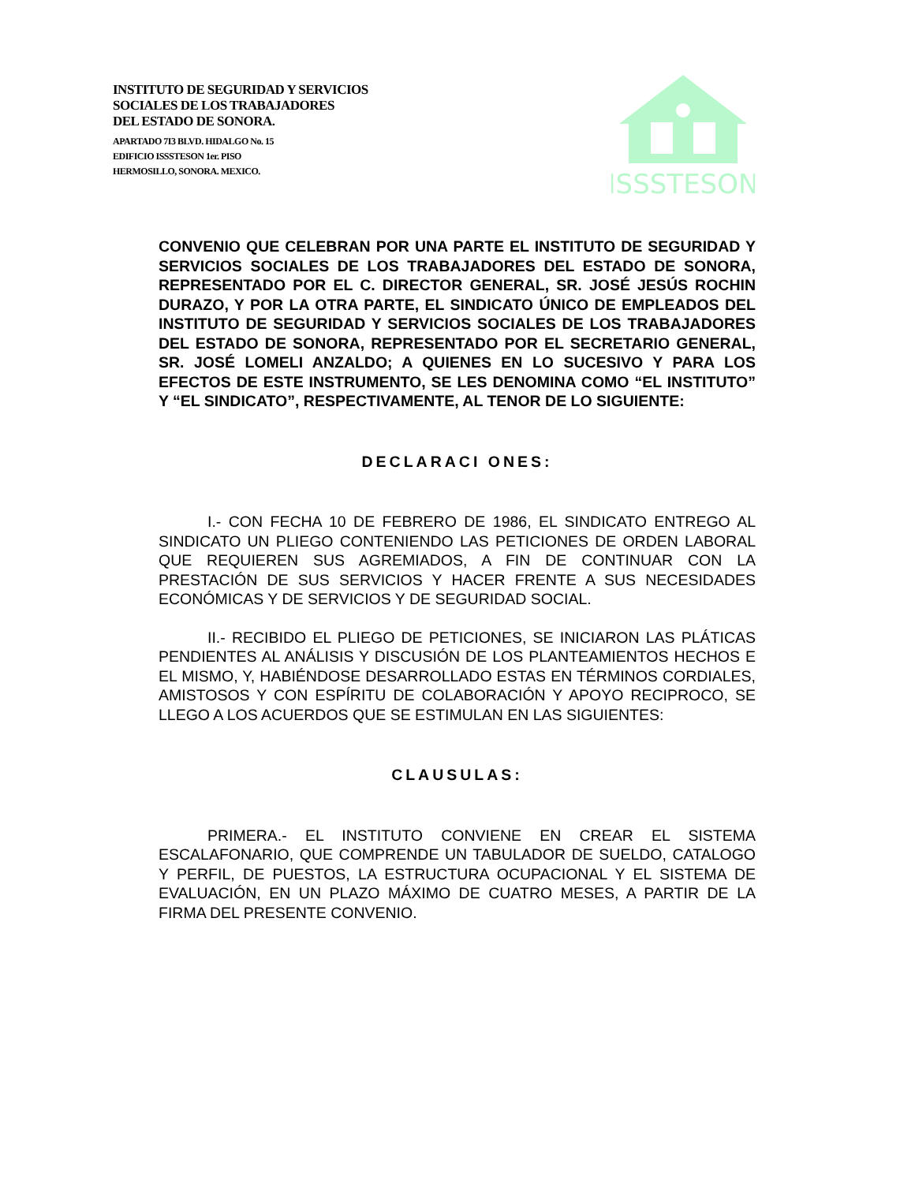INSTITUTO DE SEGURIDAD Y SERVICIOS
SOCIALES DE LOS TRABAJADORES
DEL ESTADO DE SONORA.
APARTADO 7I3 BLVD. HIDALGO No. 15
EDIFICIO ISSSTESON 1er. PISO
HERMOSILLO, SONORA. MEXICO.
ISSSTESON
CONVENIO QUE CELEBRAN POR UNA PARTE EL INSTITUTO DE SEGURIDAD Y SERVICIOS SOCIALES DE LOS TRABAJADORES DEL ESTADO DE SONORA, REPRESENTADO POR EL C. DIRECTOR GENERAL, SR. JOSÉ JESÚS ROCHIN DURAZO, Y POR LA OTRA PARTE, EL SINDICATO ÚNICO DE EMPLEADOS DEL INSTITUTO DE SEGURIDAD Y SERVICIOS SOCIALES DE LOS TRABAJADORES DEL ESTADO DE SONORA, REPRESENTADO POR EL SECRETARIO GENERAL, SR. JOSÉ LOMELI ANZALDO; A QUIENES EN LO SUCESIVO Y PARA LOS EFECTOS DE ESTE INSTRUMENTO, SE LES DENOMINA COMO “EL INSTITUTO” Y “EL SINDICATO”, RESPECTIVAMENTE, AL TENOR DE LO SIGUIENTE:
DECLARACI ONES:
I.- CON FECHA 10 DE FEBRERO DE 1986, EL SINDICATO ENTREGO AL SINDICATO UN PLIEGO CONTENIENDO LAS PETICIONES DE ORDEN LABORAL QUE REQUIEREN SUS AGREMIADOS, A FIN DE CONTINUAR CON LA PRESTACIÓN DE SUS SERVICIOS Y HACER FRENTE A SUS NECESIDADES ECONÓMICAS Y DE SERVICIOS Y DE SEGURIDAD SOCIAL.
II.- RECIBIDO EL PLIEGO DE PETICIONES, SE INICIARON LAS PLÁTICAS PENDIENTES AL ANÁLISIS Y DISCUSIÓN DE LOS PLANTEAMIENTOS HECHOS E EL MISMO, Y, HABIÉNDOSE DESARROLLADO ESTAS EN TÉRMINOS CORDIALES, AMISTOSOS Y CON ESPÍRITU DE COLABORACIÓN Y APOYO RECIPROCO, SE LLEGO A LOS ACUERDOS QUE SE ESTIMULAN EN LAS SIGUIENTES:
CLAUSULAS:
PRIMERA.- EL INSTITUTO CONVIENE EN CREAR EL SISTEMA ESCALAFONARIO, QUE COMPRENDE UN TABULADOR DE SUELDO, CATALOGO Y PERFIL, DE PUESTOS, LA ESTRUCTURA OCUPACIONAL Y EL SISTEMA DE EVALUACIÓN, EN UN PLAZO MÁXIMO DE CUATRO MESES, A PARTIR DE LA FIRMA DEL PRESENTE CONVENIO.